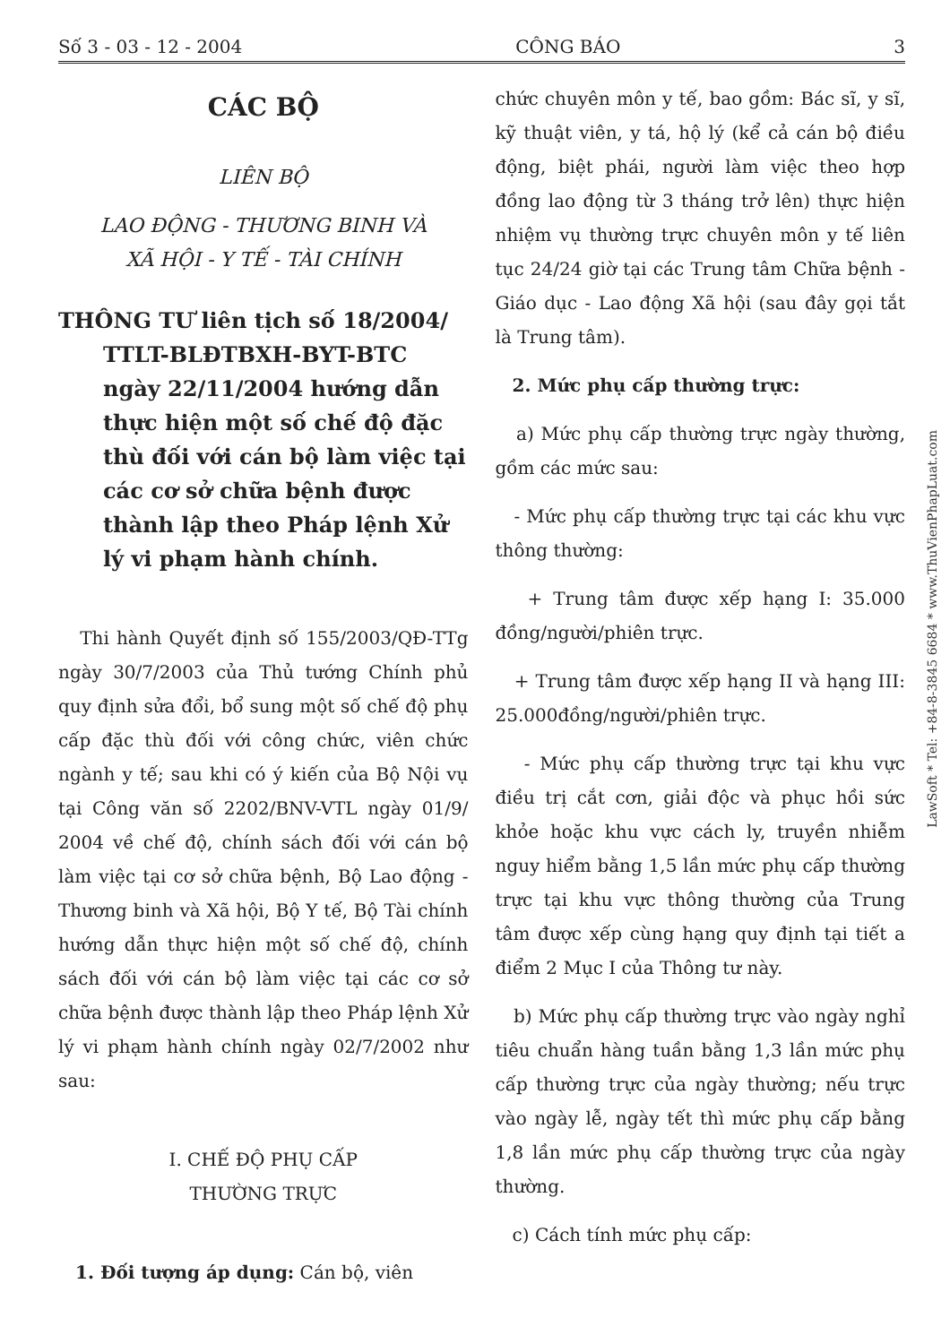Số 3 - 03 - 12 - 2004 CÔNG BÁO 3
CÁC BỘ
LIÊN BỘ
LAO ĐỘNG - THƯƠNG BINH VÀ
XÃ HỘI - Y TẾ - TÀI CHÍNH
THÔNG TƯ liên tịch số 18/2004/ TTLT-BLĐTBXH-BYT-BTC ngày 22/11/2004 hướng dẫn thực hiện một số chế độ đặc thù đối với cán bộ làm việc tại các cơ sở chữa bệnh được thành lập theo Pháp lệnh Xử lý vi phạm hành chính.
Thi hành Quyết định số 155/2003/QĐ-TTg ngày 30/7/2003 của Thủ tướng Chính phủ quy định sửa đổi, bổ sung một số chế độ phụ cấp đặc thù đối với công chức, viên chức ngành y tế; sau khi có ý kiến của Bộ Nội vụ tại Công văn số 2202/BNV-VTL ngày 01/9/ 2004 về chế độ, chính sách đối với cán bộ làm việc tại cơ sở chữa bệnh, Bộ Lao động - Thương binh và Xã hội, Bộ Y tế, Bộ Tài chính hướng dẫn thực hiện một số chế độ, chính sách đối với cán bộ làm việc tại các cơ sở chữa bệnh được thành lập theo Pháp lệnh Xử lý vi phạm hành chính ngày 02/7/2002 như sau:
I. CHẾ ĐỘ PHỤ CẤP
THƯỜNG TRỰC
1. Đối tượng áp dụng: Cán bộ, viên
chức chuyên môn y tế, bao gồm: Bác sĩ, y sĩ, kỹ thuật viên, y tá, hộ lý (kể cả cán bộ điều động, biệt phái, người làm việc theo hợp đồng lao động từ 3 tháng trở lên) thực hiện nhiệm vụ thường trực chuyên môn y tế liên tục 24/24 giờ tại các Trung tâm Chữa bệnh - Giáo dục - Lao động Xã hội (sau đây gọi tắt là Trung tâm).
2. Mức phụ cấp thường trực:
a) Mức phụ cấp thường trực ngày thường, gồm các mức sau:
- Mức phụ cấp thường trực tại các khu vực thông thường:
+ Trung tâm được xếp hạng I: 35.000 đồng/người/phiên trực.
+ Trung tâm được xếp hạng II và hạng III: 25.000đồng/người/phiên trực.
- Mức phụ cấp thường trực tại khu vực điều trị cắt cơn, giải độc và phục hồi sức khỏe hoặc khu vực cách ly, truyền nhiễm nguy hiểm bằng 1,5 lần mức phụ cấp thường trực tại khu vực thông thường của Trung tâm được xếp cùng hạng quy định tại tiết a điểm 2 Mục I của Thông tư này.
b) Mức phụ cấp thường trực vào ngày nghỉ tiêu chuẩn hàng tuần bằng 1,3 lần mức phụ cấp thường trực của ngày thường; nếu trực vào ngày lễ, ngày tết thì mức phụ cấp bằng 1,8 lần mức phụ cấp thường trực của ngày thường.
c) Cách tính mức phụ cấp:
LawSoft * Tel: +84-8-3845 6684 * www.ThuVienPhapLuat.com